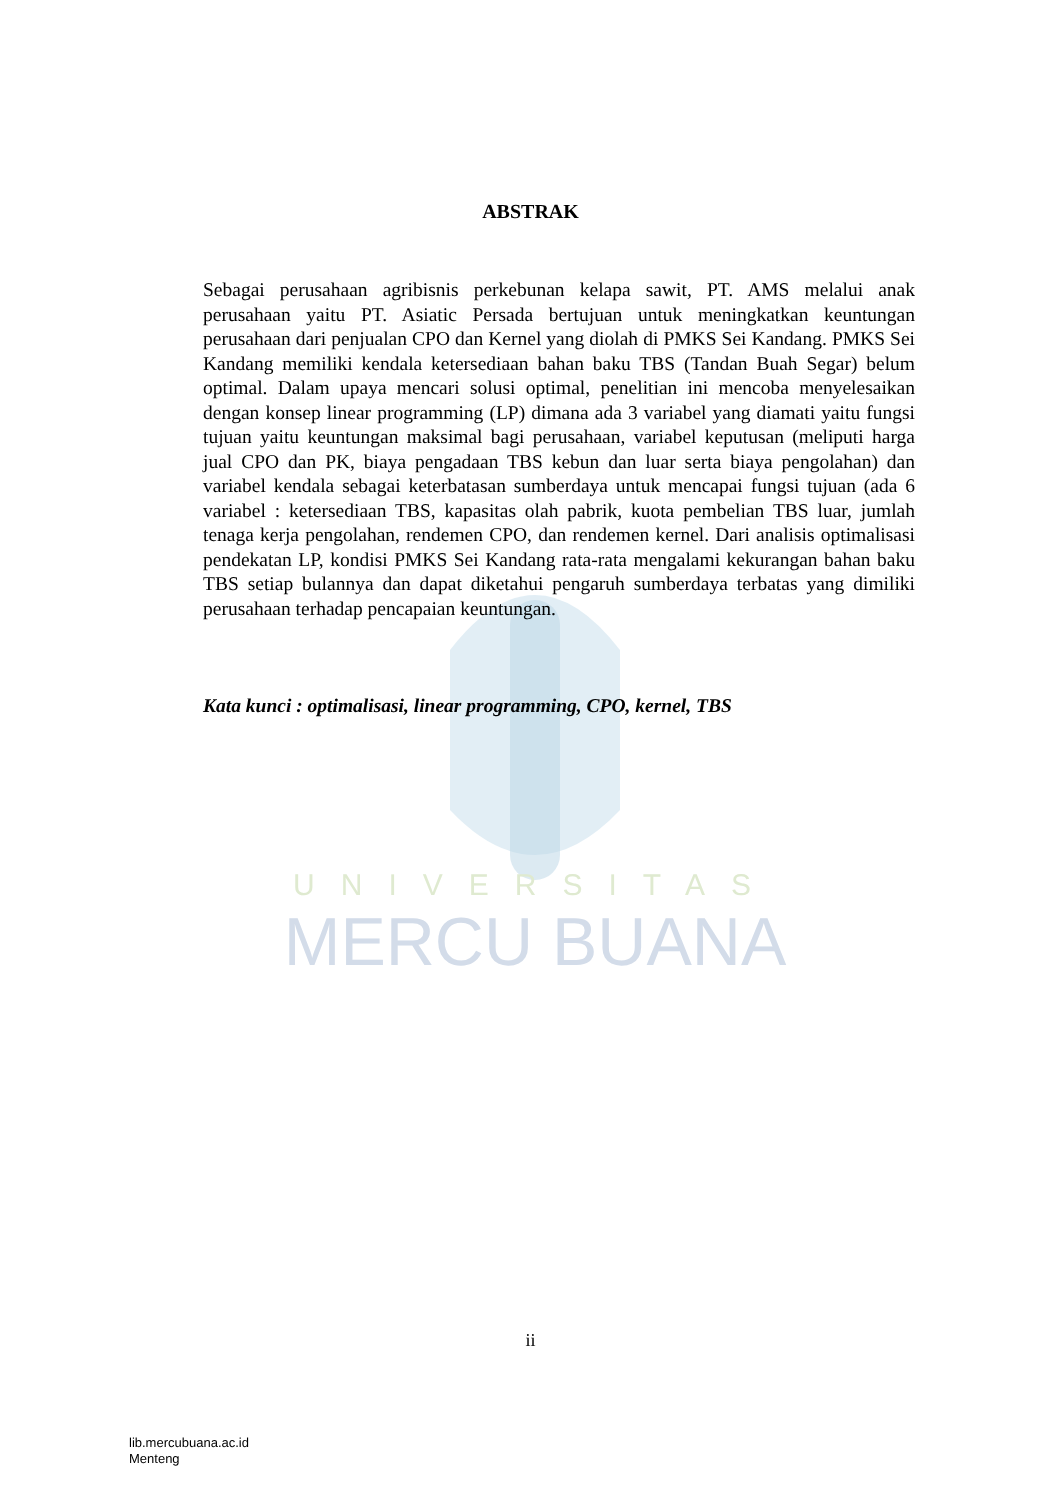UNIVERSITAS
MERCU BUANA
ABSTRAK
Sebagai perusahaan agribisnis perkebunan kelapa sawit, PT. AMS melalui anak perusahaan yaitu PT. Asiatic Persada bertujuan untuk meningkatkan keuntungan perusahaan dari penjualan CPO dan Kernel yang diolah di PMKS Sei Kandang. PMKS Sei Kandang memiliki kendala ketersediaan bahan baku TBS (Tandan Buah Segar) belum optimal. Dalam upaya mencari solusi optimal, penelitian ini mencoba menyelesaikan dengan konsep linear programming (LP) dimana ada 3 variabel yang diamati yaitu fungsi tujuan yaitu keuntungan maksimal bagi perusahaan, variabel keputusan (meliputi harga jual CPO dan PK, biaya pengadaan TBS kebun dan luar serta biaya pengolahan) dan variabel kendala sebagai keterbatasan sumberdaya untuk mencapai fungsi tujuan (ada 6 variabel : ketersediaan TBS, kapasitas olah pabrik, kuota pembelian TBS luar, jumlah tenaga kerja pengolahan, rendemen CPO, dan rendemen kernel. Dari analisis optimalisasi pendekatan LP, kondisi PMKS Sei Kandang rata-rata mengalami kekurangan bahan baku TBS setiap bulannya dan dapat diketahui pengaruh sumberdaya terbatas yang dimiliki perusahaan terhadap pencapaian keuntungan.
Kata kunci : optimalisasi, linear programming, CPO, kernel, TBS
ii
lib.mercubuana.ac.id
Menteng